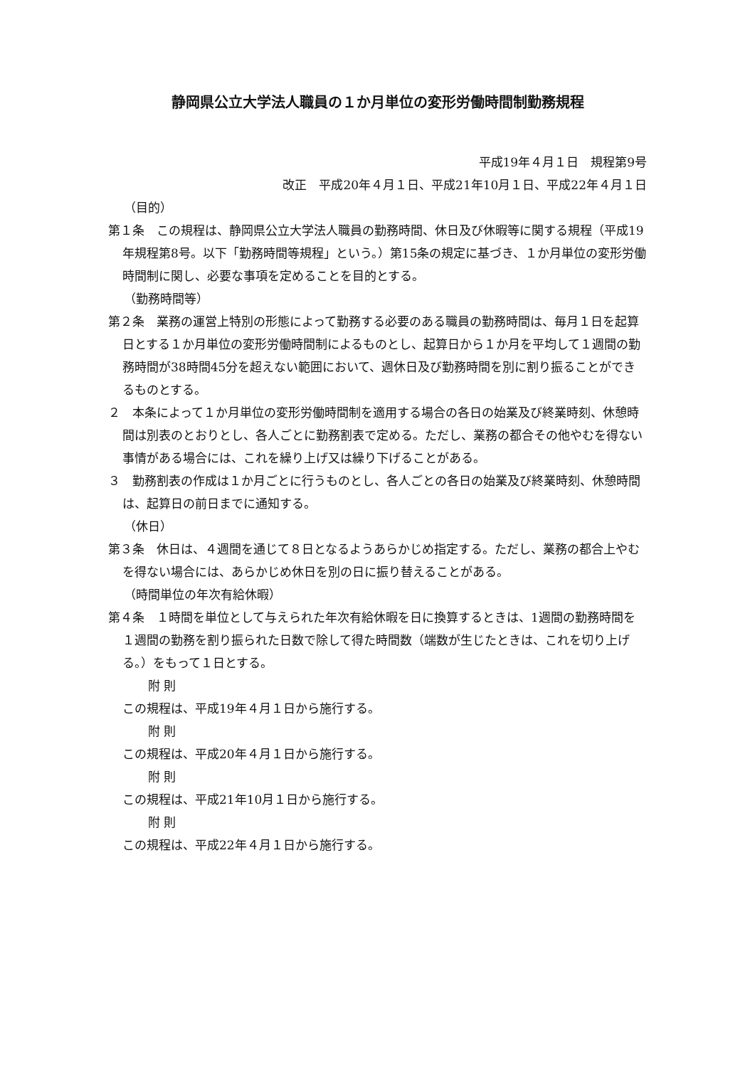静岡県公立大学法人職員の１か月単位の変形労働時間制勤務規程
平成19年４月１日　規程第9号
改正　平成20年４月１日、平成21年10月１日、平成22年４月１日
（目的）
第１条　この規程は、静岡県公立大学法人職員の勤務時間、休日及び休暇等に関する規程（平成19年規程第8号。以下「勤務時間等規程」という。）第15条の規定に基づき、１か月単位の変形労働時間制に関し、必要な事項を定めることを目的とする。
（勤務時間等）
第２条　業務の運営上特別の形態によって勤務する必要のある職員の勤務時間は、毎月１日を起算日とする１か月単位の変形労働時間制によるものとし、起算日から１か月を平均して１週間の勤務時間が38時間45分を超えない範囲において、週休日及び勤務時間を別に割り振ることができるものとする。
２　本条によって１か月単位の変形労働時間制を適用する場合の各日の始業及び終業時刻、休憩時間は別表のとおりとし、各人ごとに勤務割表で定める。ただし、業務の都合その他やむを得ない事情がある場合には、これを繰り上げ又は繰り下げることがある。
３　勤務割表の作成は１か月ごとに行うものとし、各人ごとの各日の始業及び終業時刻、休憩時間は、起算日の前日までに通知する。
（休日）
第３条　休日は、４週間を通じて８日となるようあらかじめ指定する。ただし、業務の都合上やむを得ない場合には、あらかじめ休日を別の日に振り替えることがある。
（時間単位の年次有給休暇）
第４条　１時間を単位として与えられた年次有給休暇を日に換算するときは、1週間の勤務時間を１週間の勤務を割り振られた日数で除して得た時間数（端数が生じたときは、これを切り上げる。）をもって１日とする。
附 則
この規程は、平成19年４月１日から施行する。
附 則
この規程は、平成20年４月１日から施行する。
附 則
この規程は、平成21年10月１日から施行する。
附 則
この規程は、平成22年４月１日から施行する。